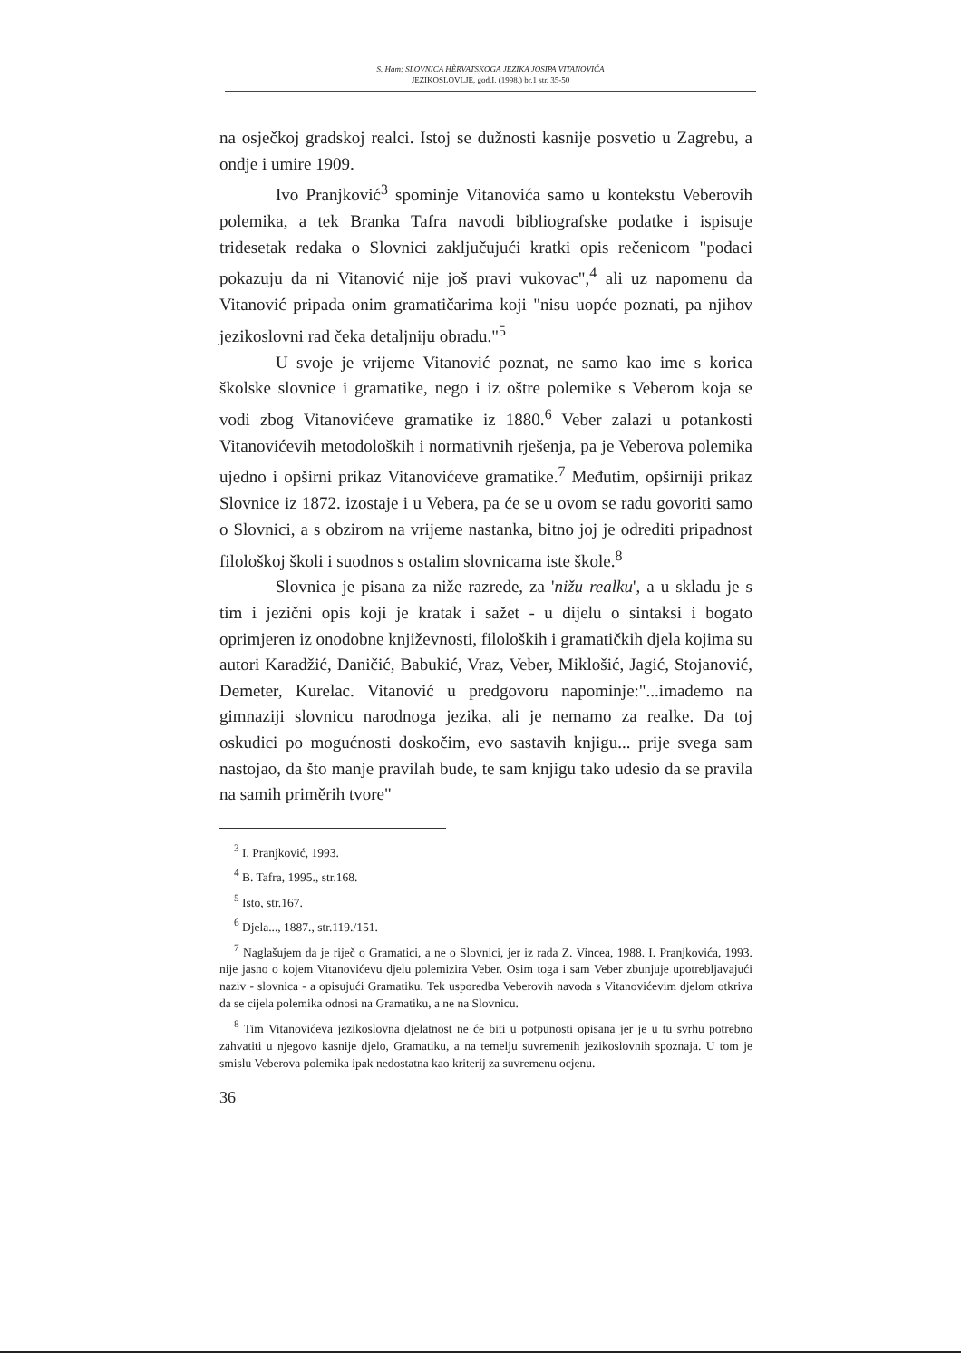S. Ham: SLOVNICA HÈRVATSKOGA JEZIKA JOSIPA VITANOVIĆA
JEZIKOSLOVLJE, god.I. (1998.) br.1 str. 35-50
na osječkoj gradskoj realci. Istoj se dužnosti kasnije posvetio u Zagrebu, a ondje i umire 1909.
Ivo Pranjković<sup>3</sup> spominje Vitanovića samo u kontekstu Veberovih polemika, a tek Branka Tafra navodi bibliografske podatke i ispisuje tridesetak redaka o Slovnici zaključujući kratki opis rečenicom "podaci pokazuju da ni Vitanović nije još pravi vukovac",<sup>4</sup> ali uz napomenu da Vitanović pripada onim gramatičarima koji "nisu uopće poznati, pa njihov jezikoslovni rad čeka detaljniju obradu."<sup>5</sup>
U svoje je vrijeme Vitanović poznat, ne samo kao ime s korica školske slovnice i gramatike, nego i iz oštre polemike s Veberom koja se vodi zbog Vitanovićeve gramatike iz 1880.<sup>6</sup> Veber zalazi u potankosti Vitanovićevih metodoloških i normativnih rješenja, pa je Veberova polemika ujedno i opširni prikaz Vitanovićeve gramatike.<sup>7</sup> Međutim, opširniji prikaz Slovnice iz 1872. izostaje i u Vebera, pa će se u ovom se radu govoriti samo o Slovnici, a s obzirom na vrijeme nastanka, bitno joj je odrediti pripadnost filološkoj školi i suodnos s ostalim slovnicama iste škole.<sup>8</sup>
Slovnica je pisana za niže razrede, za 'nižu realku', a u skladu je s tim i jezični opis koji je kratak i sažet - u dijelu o sintaksi i bogato oprimjeren iz onodobne književnosti, filoloških i gramatičkih djela kojima su autori Karadžić, Daničić, Babukić, Vraz, Veber, Miklošić, Jagić, Stojanović, Demeter, Kurelac. Vitanović u predgovoru napominje:"...imademo na gimnaziji slovnicu narodnoga jezika, ali je nemamo za realke. Da toj oskudici po mogućnosti doskočim, evo sastavih knjigu... prije svega sam nastojao, da što manje pravilah bude, te sam knjigu tako udesio da se pravila na samih priměrih tvore"
<sup>3</sup> I. Pranjković, 1993.
<sup>4</sup> B. Tafra, 1995., str.168.
<sup>5</sup> Isto, str.167.
<sup>6</sup> Djela..., 1887., str.119./151.
<sup>7</sup> Naglašujem da je riječ o Gramatici, a ne o Slovnici, jer iz rada Z. Vincea, 1988. I. Pranjkovića, 1993. nije jasno o kojem Vitanovićevu djelu polemizira Veber. Osim toga i sam Veber zbunjuje upotrebljavajući naziv - slovnica - a opisujući Gramatiku. Tek usporedba Veberovih navoda s Vitanovićevim djelom otkriva da se cijela polemika odnosi na Gramatiku, a ne na Slovnicu.
<sup>8</sup> Tim Vitanovićeva jezikoslovna djelatnost ne će biti u potpunosti opisana jer je u tu svrhu potrebno zahvatiti u njegovo kasnije djelo, Gramatiku, a na temelju suvremenih jezikoslovnih spoznaja. U tom je smislu Veberova polemika ipak nedostatna kao kriterij za suvremenu ocjenu.
36